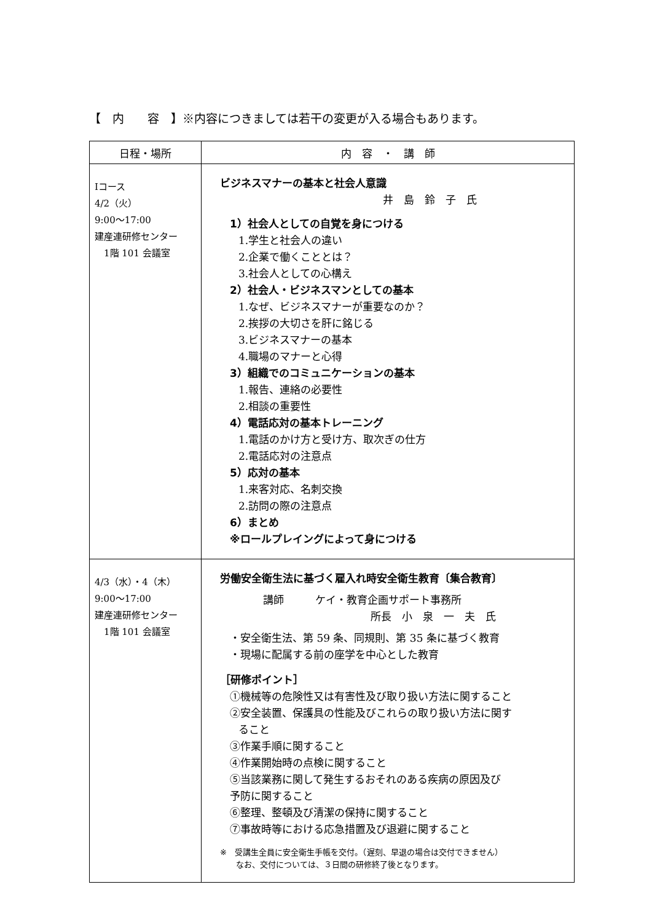【　内　　容　】※内容につきましては若干の変更が入る場合もあります。
| 日程・場所 | 内 容 ・ 講 師 |
| --- | --- |
| Ⅰコース 4/2（火） 9:00～17:00 建産連研修センター 1階 101 会議室 | ビジネスマナーの基本と社会人意識 井 島 鈴 子 氏 1）社会人としての自覚を身につける 1.学生と社会人の違い 2.企業で働くこととは？ 3.社会人としての心構え 2）社会人・ビジネスマンとしての基本 1.なぜ、ビジネスマナーが重要なのか？ 2.挨拶の大切さを肝に銘じる 3.ビジネスマナーの基本 4.職場のマナーと心得 3）組織でのコミュニケーションの基本 1.報告、連絡の必要性 2.相談の重要性 4）電話応対の基本トレーニング 1.電話のかけ方と受け方、取次ぎの仕方 2.電話応対の注意点 5）応対の基本 1.来客対応、名刺交換 2.訪問の際の注意点 6）まとめ ※ロールプレイングによって身につける |
| 4/3（水）・4（木） 9:00～17:00 建産連研修センター 1階 101 会議室 | 労働安全衛生法に基づく雇入れ時安全衛生教育〔集合教育〕 講師 ケイ・教育企画サポート事務所 所長 小 泉 一 夫 氏 ・安全衛生法、第 59 条、同規則、第 35 条に基づく教育 ・現場に配属する前の座学を中心とした教育 ［研修ポイント］ ①機械等の危険性又は有害性及び取り扱い方法に関すること ②安全装置、保護具の性能及びこれらの取り扱い方法に関す ること ③作業手順に関すること ④作業開始時の点検に関すること ⑤当該業務に関して発生するおそれのある疾病の原因及び 予防に関すること ⑥整理、整頓及び清潔の保持に関すること ⑦事故時等における応急措置及び退避に関すること ※ 受講生全員に安全衛生手帳を交付。（遅刻、早退の場合は交付できません） なお、交付については、３日間の研修終了後となります。 |